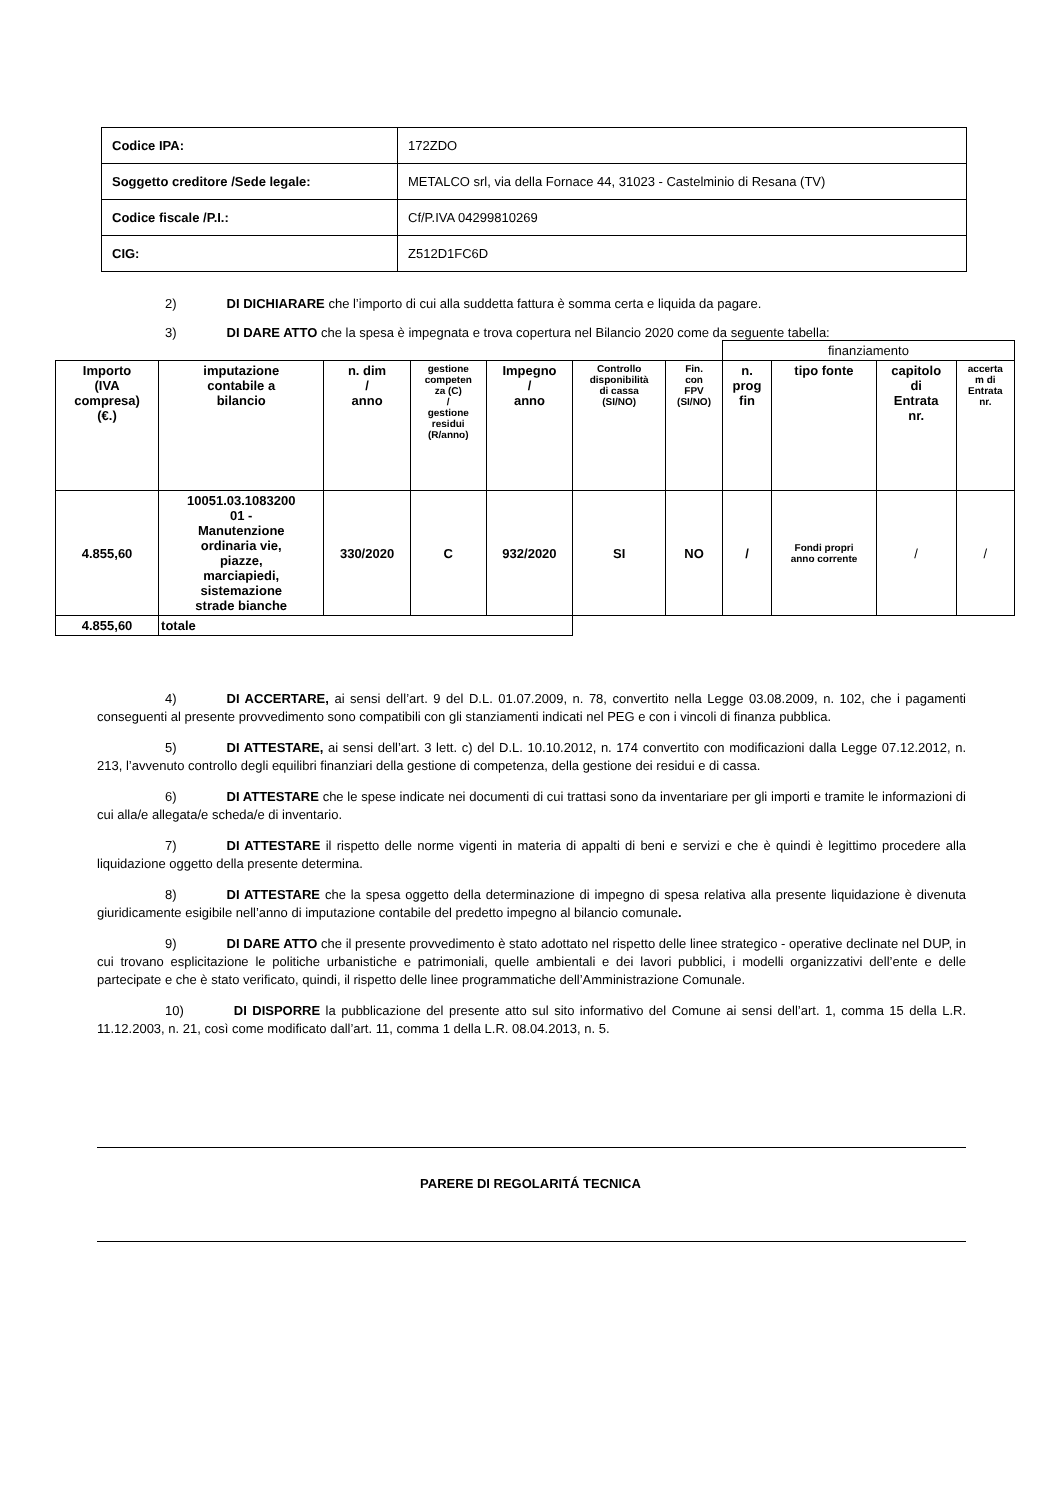| Codice IPA: | 172ZDO |
| Soggetto creditore /Sede legale: | METALCO srl, via della Fornace 44, 31023 - Castelminio di Resana (TV) |
| Codice fiscale /P.I.: | Cf/P.IVA 04299810269 |
| CIG: | Z512D1FC6D |
2) DI DICHIARARE che l’importo di cui alla suddetta fattura è somma certa e liquida da pagare.
3) DI DARE ATTO che la spesa è impegnata e trova copertura nel Bilancio 2020 come da seguente tabella:
| | | | | | | | finanziamento | | | |
| Importo (IVA compresa) (€.) | imputazione contabile a bilancio | n. dim / anno | gestione competen za (C) / gestione residui (R/anno) | Impegno / anno | Controllo disponibilità di cassa (SI/NO) | Fin. con FPV (SI/NO) | n. prog fin | tipo fonte | capitolo di Entrata nr. | accerta m di Entrata nr. |
| 4.855,60 | 10051.03.1083200 01 - Manutenzione ordinaria vie, piazze, marciapiedi, sistemazione strade bianche | 330/2020 | C | 932/2020 | SI | NO | / | Fondi propri anno corrente | / | / |
| 4.855,60 | totale | | | | | | | | | |
4) DI ACCERTARE, ai sensi dell’art. 9 del D.L. 01.07.2009, n. 78, convertito nella Legge 03.08.2009, n. 102, che i pagamenti conseguenti al presente provvedimento sono compatibili con gli stanziamenti indicati nel PEG e con i vincoli di finanza pubblica.
5) DI ATTESTARE, ai sensi dell’art. 3 lett. c) del D.L. 10.10.2012, n. 174 convertito con modificazioni dalla Legge 07.12.2012, n. 213, l’avvenuto controllo degli equilibri finanziari della gestione di competenza, della gestione dei residui e di cassa.
6) DI ATTESTARE che le spese indicate nei documenti di cui trattasi sono da inventariare per gli importi e tramite le informazioni di cui alla/e allegata/e scheda/e di inventario.
7) DI ATTESTARE il rispetto delle norme vigenti in materia di appalti di beni e servizi e che è quindi è legittimo procedere alla liquidazione oggetto della presente determina.
8) DI ATTESTARE che la spesa oggetto della determinazione di impegno di spesa relativa alla presente liquidazione è divenuta giuridicamente esigibile nell’anno di imputazione contabile del predetto impegno al bilancio comunale.
9) DI DARE ATTO che il presente provvedimento è stato adottato nel rispetto delle linee strategico - operative declinate nel DUP, in cui trovano esplicitazione le politiche urbanistiche e patrimoniali, quelle ambientali e dei lavori pubblici, i modelli organizzativi dell’ente e delle partecipate e che è stato verificato, quindi, il rispetto delle linee programmatiche dell’Amministrazione Comunale.
10) DI DISPORRE la pubblicazione del presente atto sul sito informativo del Comune ai sensi dell’art. 1, comma 15 della L.R. 11.12.2003, n. 21, così come modificato dall’art. 11, comma 1 della L.R. 08.04.2013, n. 5.
PARERE DI REGOLARITÁ TECNICA